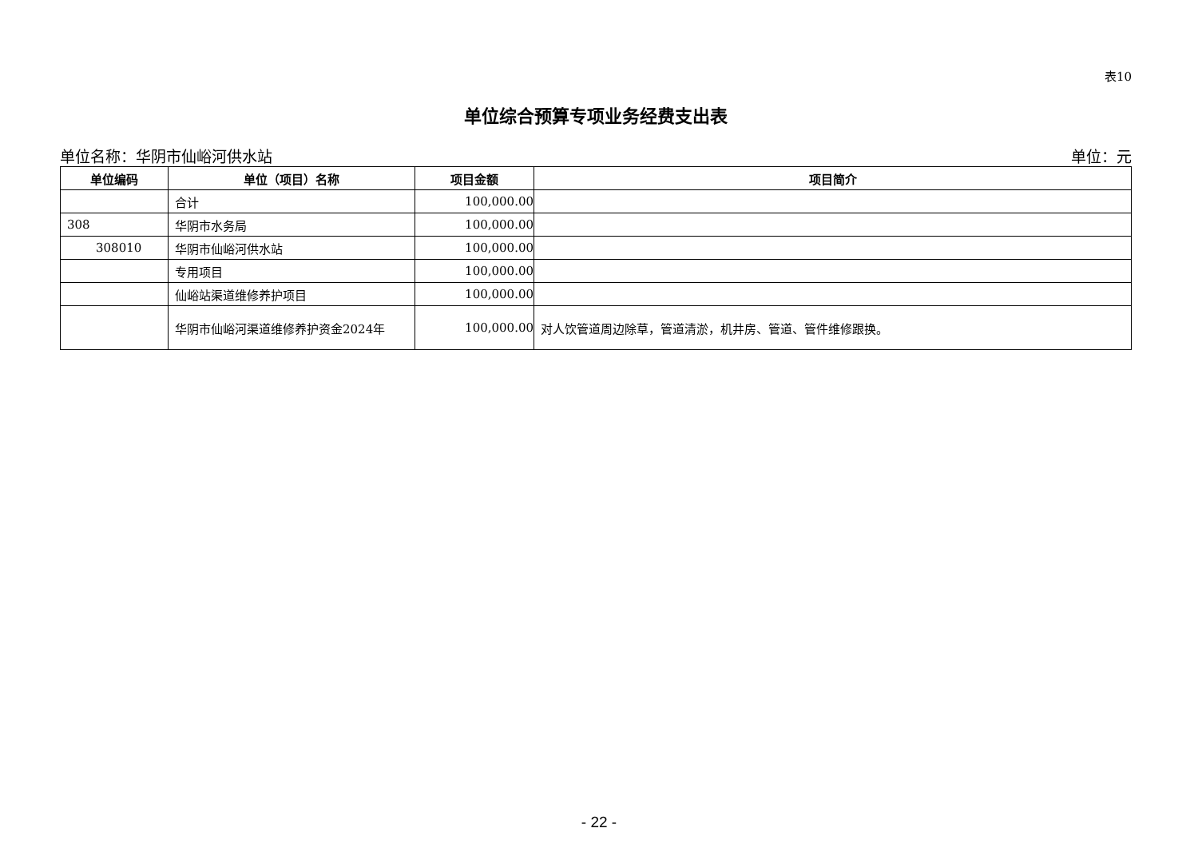表10
单位综合预算专项业务经费支出表
单位名称：华阴市仙峪河供水站 单位：元
| 单位编码 | 单位（项目）名称 | 项目金额 | 项目简介 |
| --- | --- | --- | --- |
| | 合计 | 100,000.00 | |
| 308 | 华阴市水务局 | 100,000.00 | |
| 308010 | 华阴市仙峪河供水站 | 100,000.00 | |
| | 专用项目 | 100,000.00 | |
| | 仙峪站渠道维修养护项目 | 100,000.00 | |
| | 华阴市仙峪河渠道维修养护资金2024年 | 100,000.00 | 对人饮管道周边除草，管道清淤，机井房、管道、管件维修跟换。 |
- 22 -